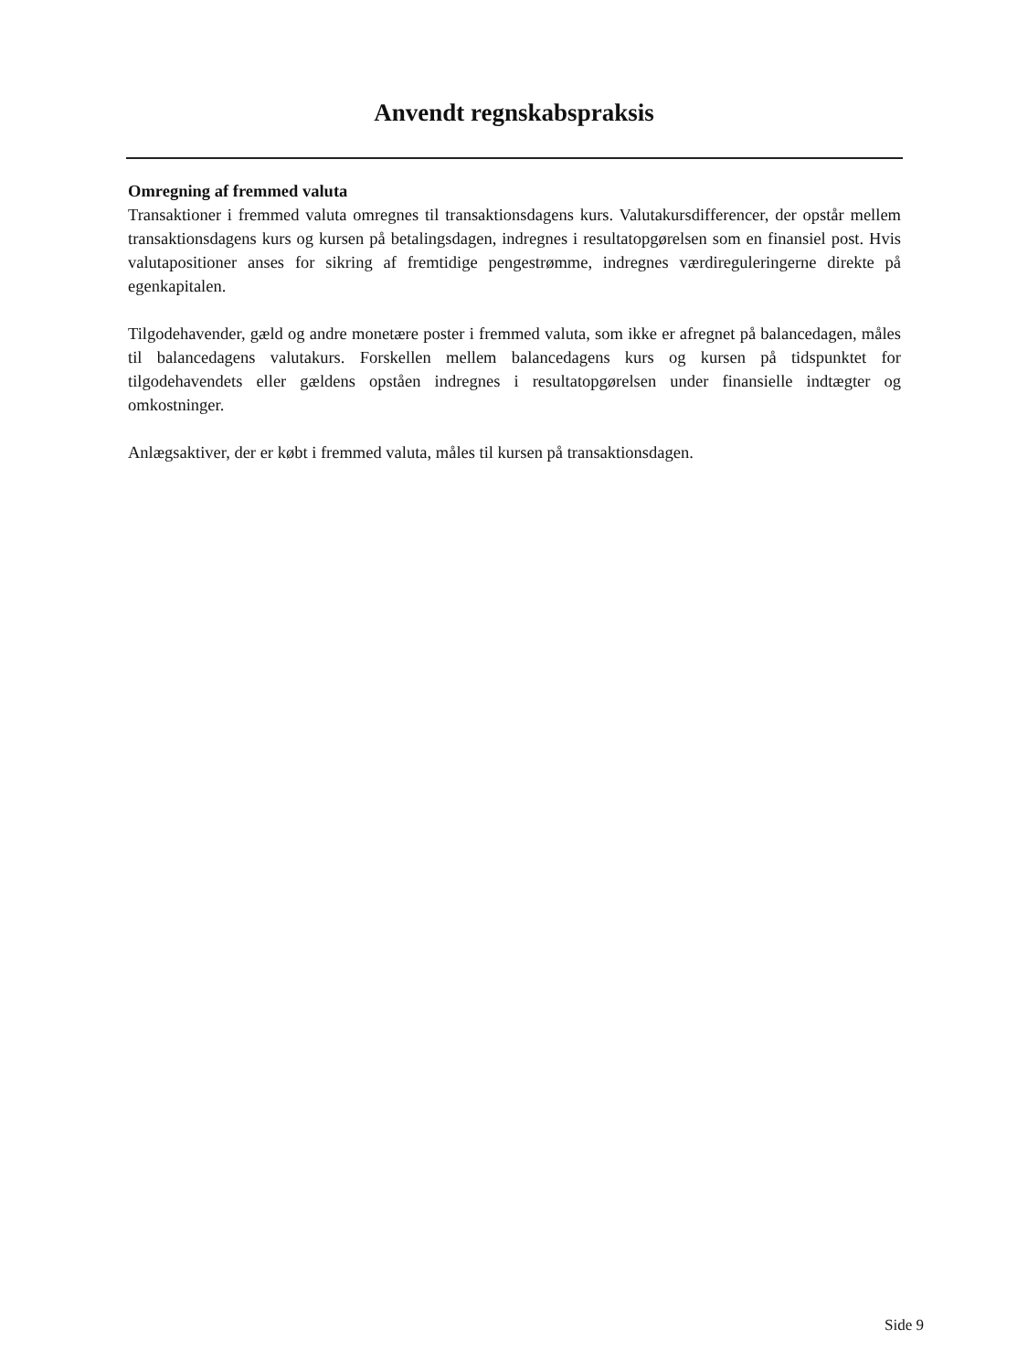Anvendt regnskabspraksis
Omregning af fremmed valuta
Transaktioner i fremmed valuta omregnes til transaktionsdagens kurs. Valutakursdifferencer, der opstår mellem transaktionsdagens kurs og kursen på betalingsdagen, indregnes i resultatopgørelsen som en finansiel post. Hvis valutapositioner anses for sikring af fremtidige pengestrømme, indregnes værdireguleringerne direkte på egenkapitalen.
Tilgodehavender, gæld og andre monetære poster i fremmed valuta, som ikke er afregnet på balancedagen, måles til balancedagens valutakurs. Forskellen mellem balancedagens kurs og kursen på tidspunktet for tilgodehavendets eller gældens opståen indregnes i resultatopgørelsen under finansielle indtægter og omkostninger.
Anlægsaktiver, der er købt i fremmed valuta, måles til kursen på transaktionsdagen.
Side 9